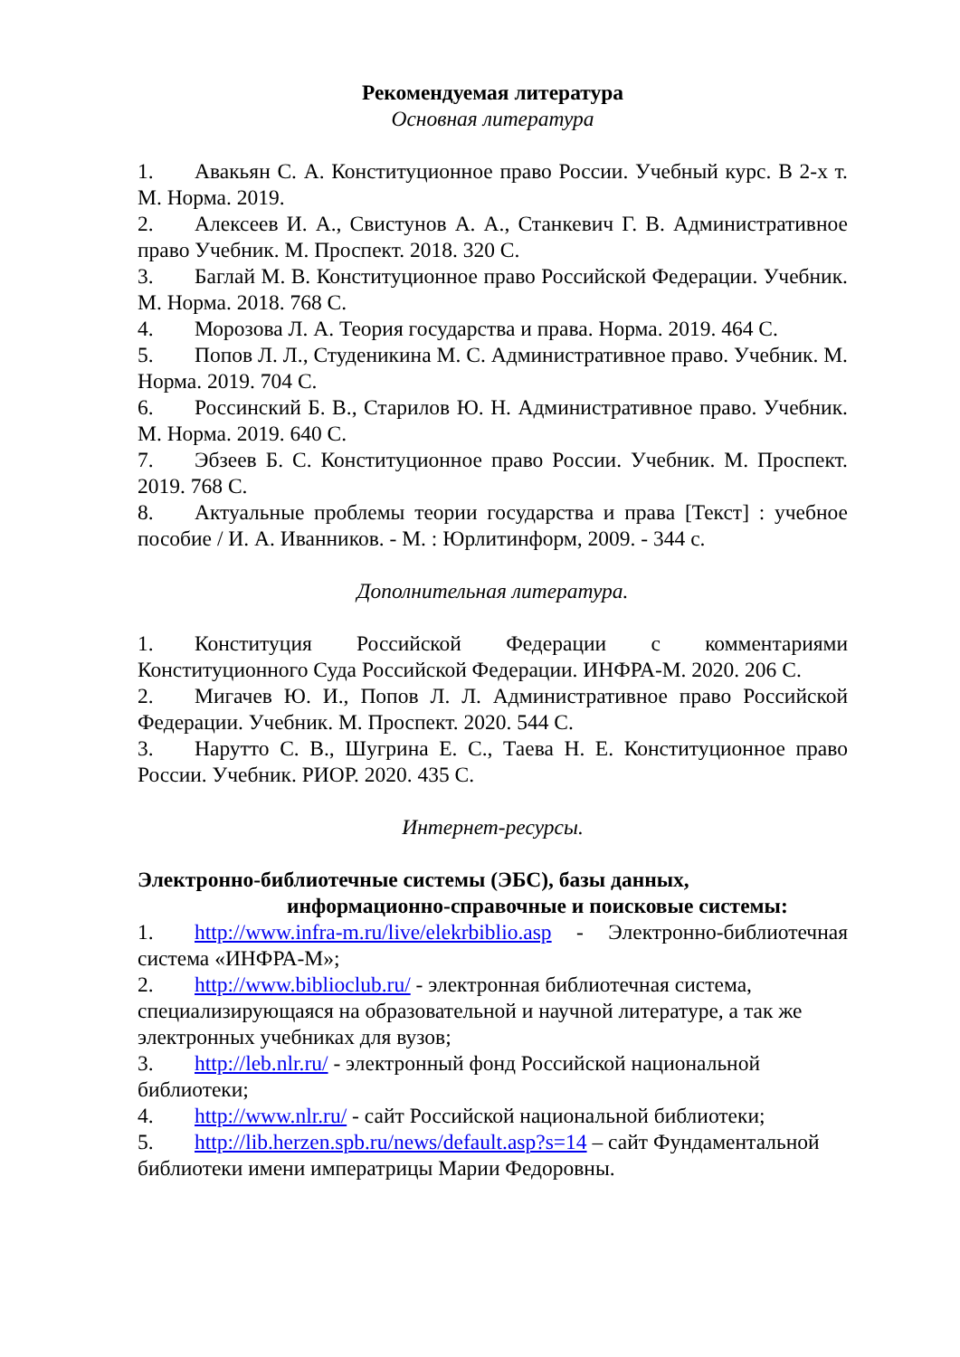Рекомендуемая литература
Основная литература
1. Авакьян С. А. Конституционное право России. Учебный курс. В 2-х т. М. Норма. 2019.
2. Алексеев И. А., Свистунов А. А., Станкевич Г. В. Административное право Учебник. М. Проспект. 2018. 320 С.
3. Баглай М. В. Конституционное право Российской Федерации. Учебник. М. Норма. 2018. 768 С.
4. Морозова Л. А. Теория государства и права. Норма. 2019. 464 С.
5. Попов Л. Л., Студеникина М. С. Административное право. Учебник. М. Норма. 2019. 704 С.
6. Россинский Б. В., Старилов Ю. Н. Административное право. Учебник. М. Норма. 2019. 640 С.
7. Эбзеев Б. С. Конституционное право России. Учебник. М. Проспект. 2019. 768 С.
8. Актуальные проблемы теории государства и права [Текст] : учебное пособие / И. А. Иванников. - М. : Юрлитинформ, 2009. - 344 с.
Дополнительная литература.
1. Конституция Российской Федерации с комментариями Конституционного Суда Российской Федерации. ИНФРА-М. 2020. 206 С.
2. Мигачев Ю. И., Попов Л. Л. Административное право Российской Федерации. Учебник. М. Проспект. 2020. 544 С.
3. Нарутто С. В., Шугрина Е. С., Таева Н. Е. Конституционное право России. Учебник. РИОР. 2020. 435 С.
Интернет-ресурсы.
Электронно-библиотечные системы (ЭБС), базы данных,
информационно-справочные и поисковые системы:
1. http://www.infra-m.ru/live/elekrbiblio.asp - Электронно-библиотечная система «ИНФРА-М»;
2. http://www.biblioclub.ru/ - электронная библиотечная система, специализирующаяся на образовательной и научной литературе, а так же электронных учебниках для вузов;
3. http://leb.nlr.ru/ - электронный фонд Российской национальной библиотеки;
4. http://www.nlr.ru/ - сайт Российской национальной библиотеки;
5. http://lib.herzen.spb.ru/news/default.asp?s=14 – сайт Фундаментальной библиотеки имени императрицы Марии Федоровны.